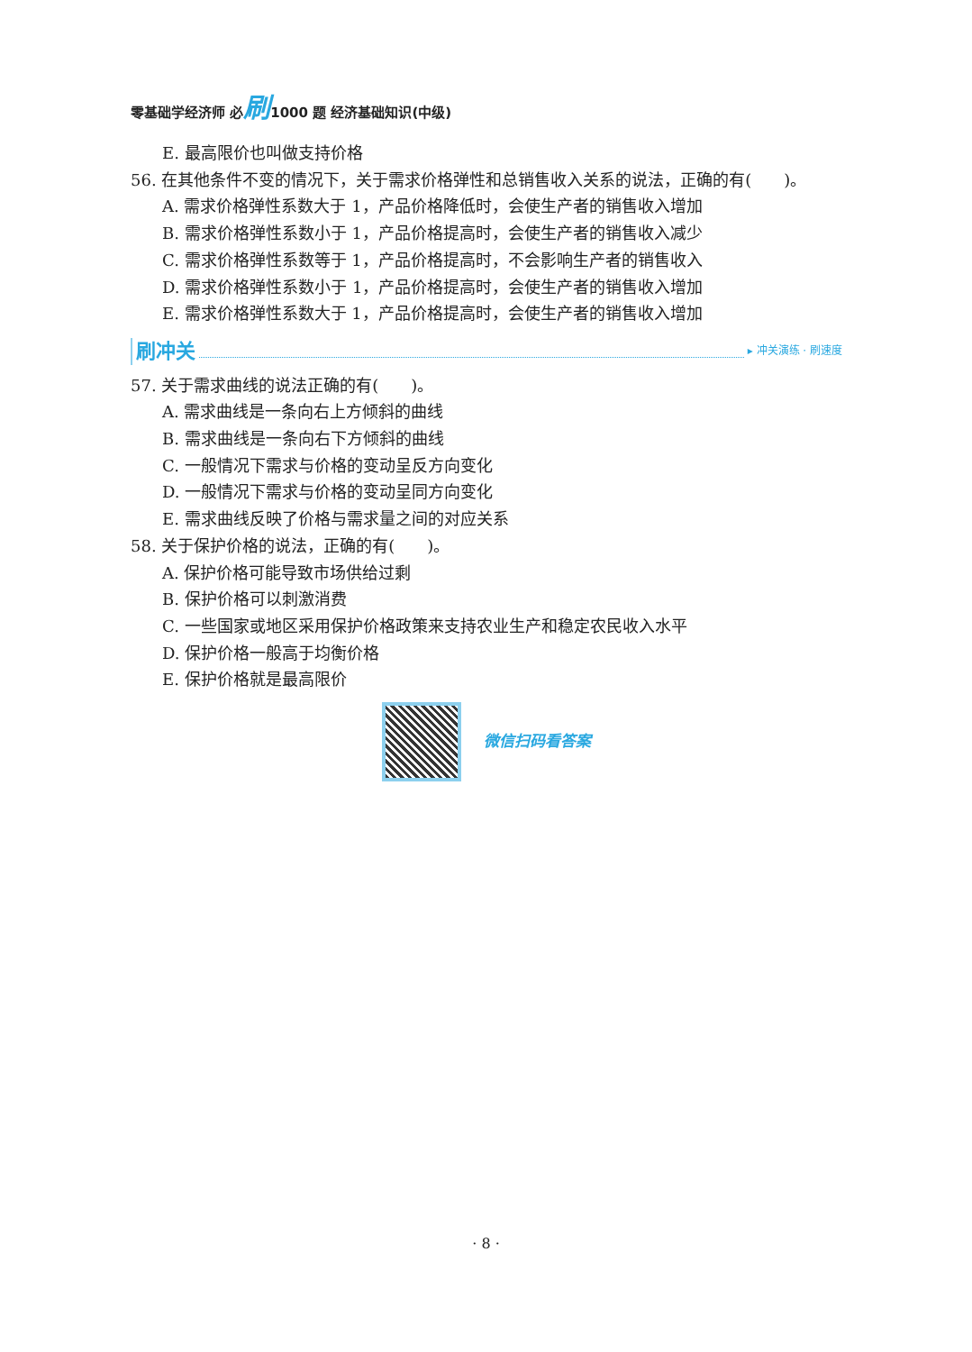零基础学经济师 必刷1000 题 经济基础知识(中级)
E. 最高限价也叫做支持价格
56. 在其他条件不变的情况下，关于需求价格弹性和总销售收入关系的说法，正确的有(　　)。
A. 需求价格弹性系数大于 1，产品价格降低时，会使生产者的销售收入增加
B. 需求价格弹性系数小于 1，产品价格提高时，会使生产者的销售收入减少
C. 需求价格弹性系数等于 1，产品价格提高时，不会影响生产者的销售收入
D. 需求价格弹性系数小于 1，产品价格提高时，会使生产者的销售收入增加
E. 需求价格弹性系数大于 1，产品价格提高时，会使生产者的销售收入增加
刷冲关 ▸ 冲关演练 · 刷速度
57. 关于需求曲线的说法正确的有(　　)。
A. 需求曲线是一条向右上方倾斜的曲线
B. 需求曲线是一条向右下方倾斜的曲线
C. 一般情况下需求与价格的变动呈反方向变化
D. 一般情况下需求与价格的变动呈同方向变化
E. 需求曲线反映了价格与需求量之间的对应关系
58. 关于保护价格的说法，正确的有(　　)。
A. 保护价格可能导致市场供给过剩
B. 保护价格可以刺激消费
C. 一些国家或地区采用保护价格政策来支持农业生产和稳定农民收入水平
D. 保护价格一般高于均衡价格
E. 保护价格就是最高限价
微信扫码看答案
· 8 ·